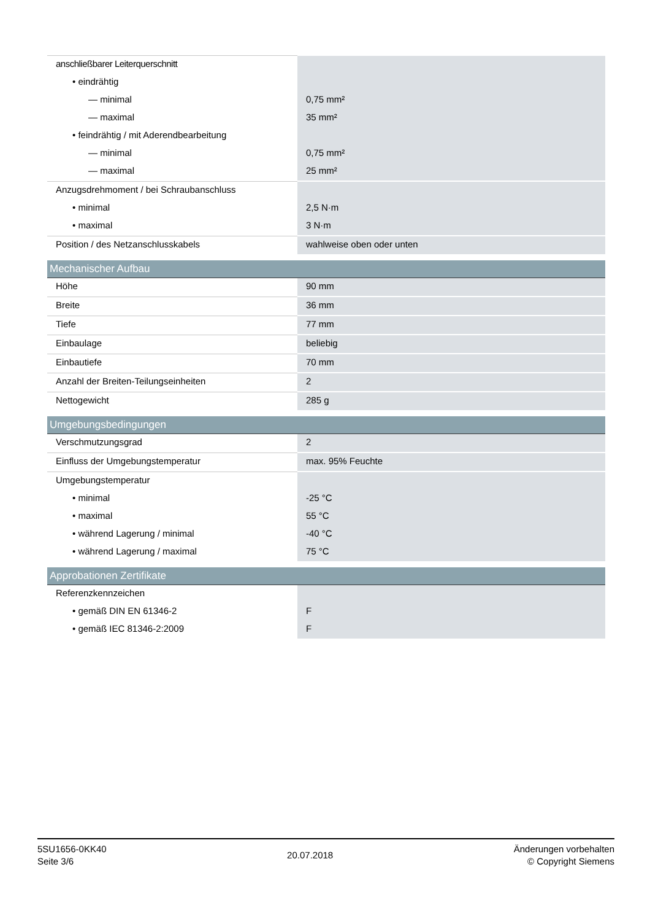| anschließbarer Leiterquerschnitt | |
| • eindrähtig | |
| — minimal | 0,75 mm² |
| — maximal | 35 mm² |
| • feindrähtig / mit Aderendbearbeitung | |
| — minimal | 0,75 mm² |
| — maximal | 25 mm² |
| Anzugsdrehmoment / bei Schraubanschluss | |
| • minimal | 2,5 N·m |
| • maximal | 3 N·m |
| Position / des Netzanschlusskabels | wahlweise oben oder unten |
| Mechanischer Aufbau | |
| Höhe | 90 mm |
| Breite | 36 mm |
| Tiefe | 77 mm |
| Einbaulage | beliebig |
| Einbautiefe | 70 mm |
| Anzahl der Breiten-Teilungseinheiten | 2 |
| Nettogewicht | 285 g |
| Umgebungsbedingungen | |
| Verschmutzungsgrad | 2 |
| Einfluss der Umgebungstemperatur | max. 95% Feuchte |
| Umgebungstemperatur | |
| • minimal | -25 °C |
| • maximal | 55 °C |
| • während Lagerung / minimal | -40 °C |
| • während Lagerung / maximal | 75 °C |
| Approbationen Zertifikate | |
| Referenzkennzeichen | |
| • gemäß DIN EN 61346-2 | F |
| • gemäß IEC 81346-2:2009 | F |
5SU1656-0KK40
Seite 3/6
20.07.2018
Änderungen vorbehalten
© Copyright Siemens